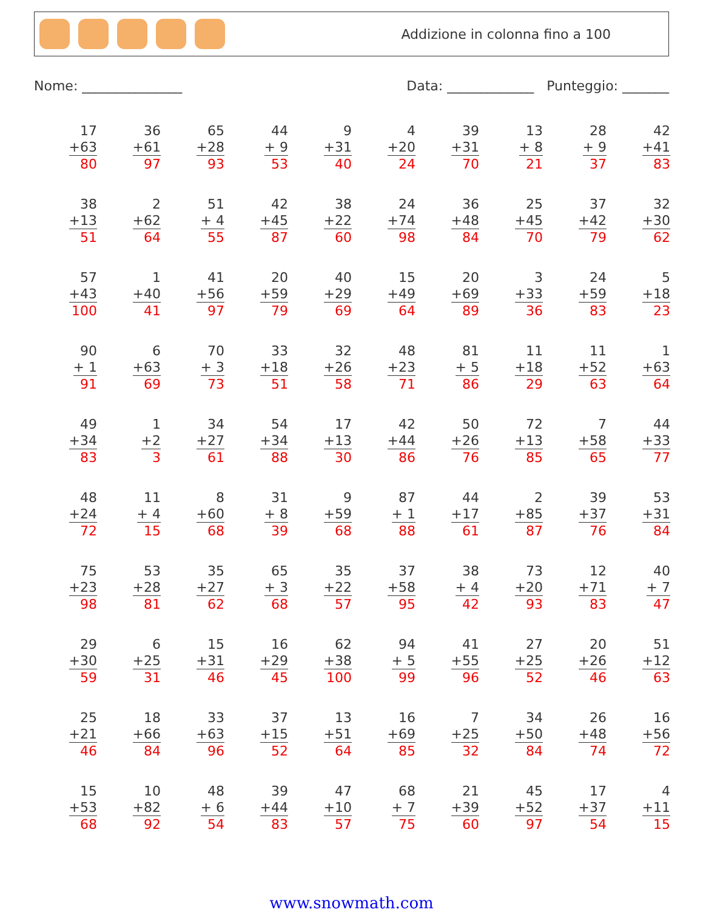Addizione in colonna fino a 100
Nome: _______________ Data: _____________ Punteggio: _______
| 17 +63 80 | 36 +61 97 | 65 +28 93 | 44 + 9 53 | 9 +31 40 | 4 +20 24 | 39 +31 70 | 13 + 8 21 | 28 + 9 37 | 42 +41 83 |
| 38 +13 51 | 2 +62 64 | 51 + 4 55 | 42 +45 87 | 38 +22 60 | 24 +74 98 | 36 +48 84 | 25 +45 70 | 37 +42 79 | 32 +30 62 |
| 57 +43 100 | 1 +40 41 | 41 +56 97 | 20 +59 79 | 40 +29 69 | 15 +49 64 | 20 +69 89 | 3 +33 36 | 24 +59 83 | 5 +18 23 |
| 90 + 1 91 | 6 +63 69 | 70 + 3 73 | 33 +18 51 | 32 +26 58 | 48 +23 71 | 81 + 5 86 | 11 +18 29 | 11 +52 63 | 1 +63 64 |
| 49 +34 83 | 1 +2 3 | 34 +27 61 | 54 +34 88 | 17 +13 30 | 42 +44 86 | 50 +26 76 | 72 +13 85 | 7 +58 65 | 44 +33 77 |
| 48 +24 72 | 11 + 4 15 | 8 +60 68 | 31 + 8 39 | 9 +59 68 | 87 + 1 88 | 44 +17 61 | 2 +85 87 | 39 +37 76 | 53 +31 84 |
| 75 +23 98 | 53 +28 81 | 35 +27 62 | 65 + 3 68 | 35 +22 57 | 37 +58 95 | 38 + 4 42 | 73 +20 93 | 12 +71 83 | 40 + 7 47 |
| 29 +30 59 | 6 +25 31 | 15 +31 46 | 16 +29 45 | 62 +38 100 | 94 + 5 99 | 41 +55 96 | 27 +25 52 | 20 +26 46 | 51 +12 63 |
| 25 +21 46 | 18 +66 84 | 33 +63 96 | 37 +15 52 | 13 +51 64 | 16 +69 85 | 7 +25 32 | 34 +50 84 | 26 +48 74 | 16 +56 72 |
| 15 +53 68 | 10 +82 92 | 48 + 6 54 | 39 +44 83 | 47 +10 57 | 68 + 7 75 | 21 +39 60 | 45 +52 97 | 17 +37 54 | 4 +11 15 |
www.snowmath.com